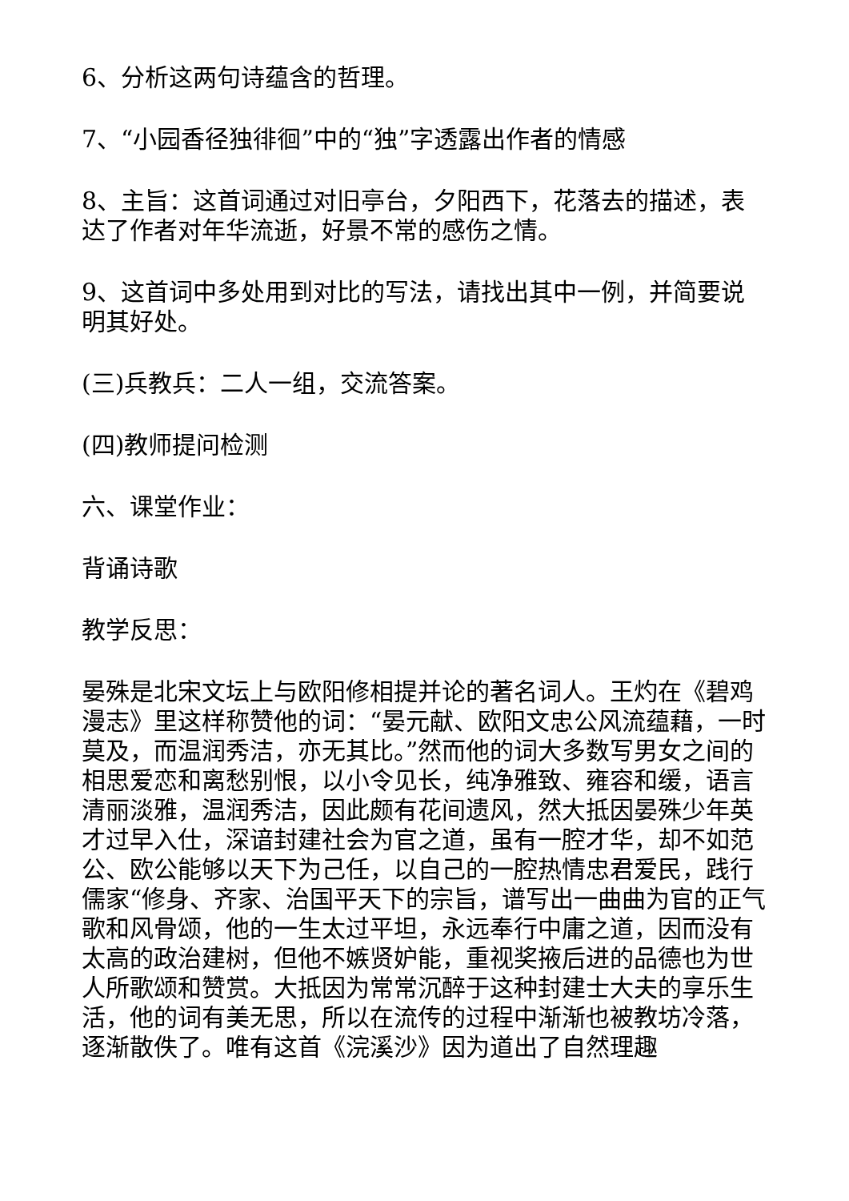6、分析这两句诗蕴含的哲理。
7、“小园香径独徘徊”中的“独”字透露出作者的情感
8、主旨：这首词通过对旧亭台，夕阳西下，花落去的描述，表达了作者对年华流逝，好景不常的感伤之情。
9、这首词中多处用到对比的写法，请找出其中一例，并简要说明其好处。
(三)兵教兵：二人一组，交流答案。
(四)教师提问检测
六、课堂作业：
背诵诗歌
教学反思：
晏殊是北宋文坛上与欧阳修相提并论的著名词人。王灼在《碧鸡漫志》里这样称赞他的词：“晏元献、欧阳文忠公风流蕴藉，一时莫及，而温润秀洁，亦无其比。”然而他的词大多数写男女之间的相思爱恋和离愁别恨，以小令见长，纯净雅致、雍容和缓，语言清丽淡雅，温润秀洁，因此颇有花间遗风，然大抵因晏殊少年英才过早入仕，深谙封建社会为官之道，虽有一腔才华，却不如范公、欧公能够以天下为己任，以自己的一腔热情忠君爱民，践行儒家“修身、齐家、治国平天下的宗旨，谱写出一曲曲为官的正气歌和风骨颂，他的一生太过平坦，永远奉行中庸之道，因而没有太高的政治建树，但他不嫉贤妒能，重视奖掖后进的品德也为世人所歌颂和赞赏。大抵因为常常沉醉于这种封建士大夫的享乐生活，他的词有美无思，所以在流传的过程中渐渐也被教坊冷落，逐渐散佚了。唯有这首《浣溪沙》因为道出了自然理趣